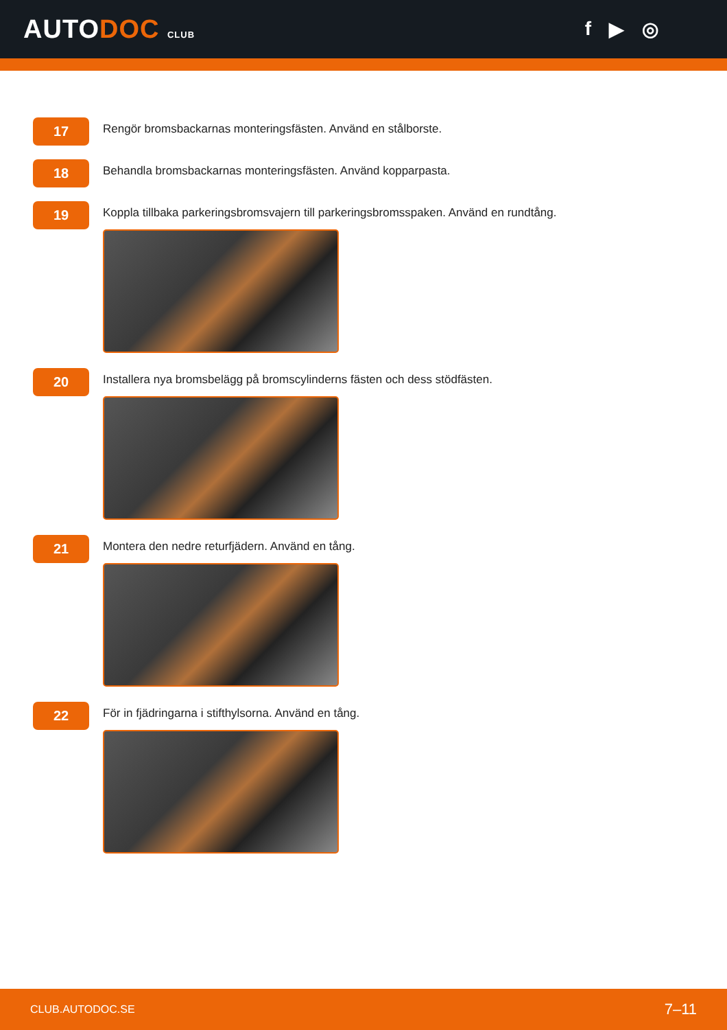AUTODOC CLUB
f ▶ ◎
17
Rengör bromsbackarnas monteringsfästen. Använd en stålborste.
18
Behandla bromsbackarnas monteringsfästen. Använd kopparpasta.
19
Koppla tillbaka parkeringsbromsvajern till parkeringsbromsspaken. Använd en rundtång.
20
Installera nya bromsbelägg på bromscylinderns fästen och dess stödfästen.
21
Montera den nedre returfjädern. Använd en tång.
22
För in fjädringarna i stifthylsorna. Använd en tång.
CLUB.AUTODOC.SE 7–11